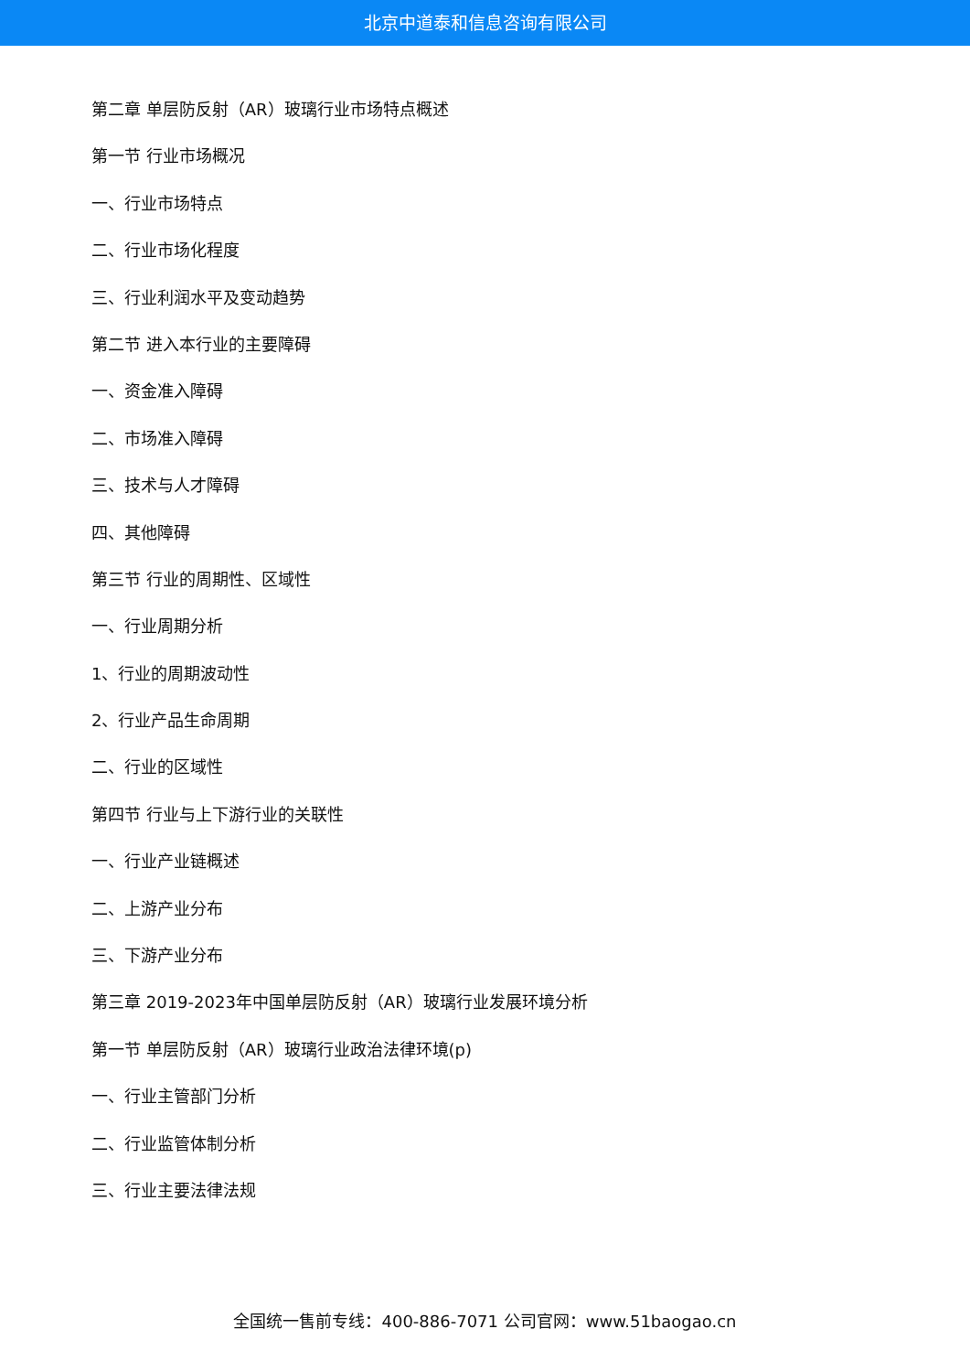北京中道泰和信息咨询有限公司
第二章 单层防反射（AR）玻璃行业市场特点概述
第一节 行业市场概况
一、行业市场特点
二、行业市场化程度
三、行业利润水平及变动趋势
第二节 进入本行业的主要障碍
一、资金准入障碍
二、市场准入障碍
三、技术与人才障碍
四、其他障碍
第三节 行业的周期性、区域性
一、行业周期分析
1、行业的周期波动性
2、行业产品生命周期
二、行业的区域性
第四节 行业与上下游行业的关联性
一、行业产业链概述
二、上游产业分布
三、下游产业分布
第三章 2019-2023年中国单层防反射（AR）玻璃行业发展环境分析
第一节 单层防反射（AR）玻璃行业政治法律环境(p)
一、行业主管部门分析
二、行业监管体制分析
三、行业主要法律法规
全国统一售前专线：400-886-7071 公司官网：www.51baogao.cn